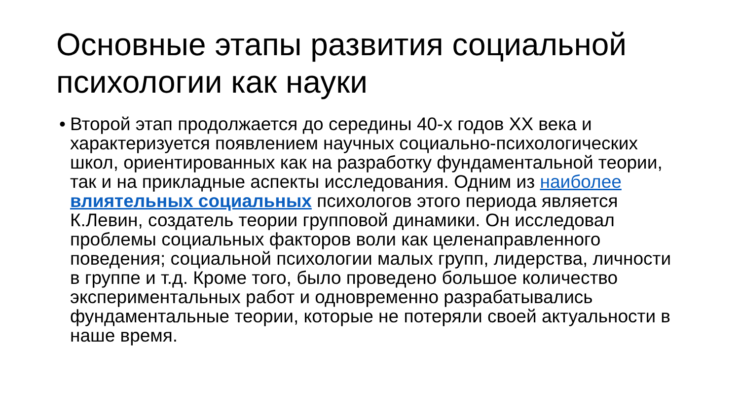Основные этапы развития социальной психологии как науки
•
Второй этап продолжается до середины 40-х годов XX века и характеризуется появлением научных социально-психологических школ, ориентированных как на разработку фундаментальной теории, так и на прикладные аспекты исследования. Одним из наиболее влиятельных социальных психологов этого периода является К.Левин, создатель теории групповой динамики. Он исследовал проблемы социальных факторов воли как целенаправленного поведения; социальной психологии малых групп, лидерства, личности в группе и т.д. Кроме того, было проведено большое количество экспериментальных работ и одновременно разрабатывались фундаментальные теории, которые не потеряли своей актуальности в наше время.